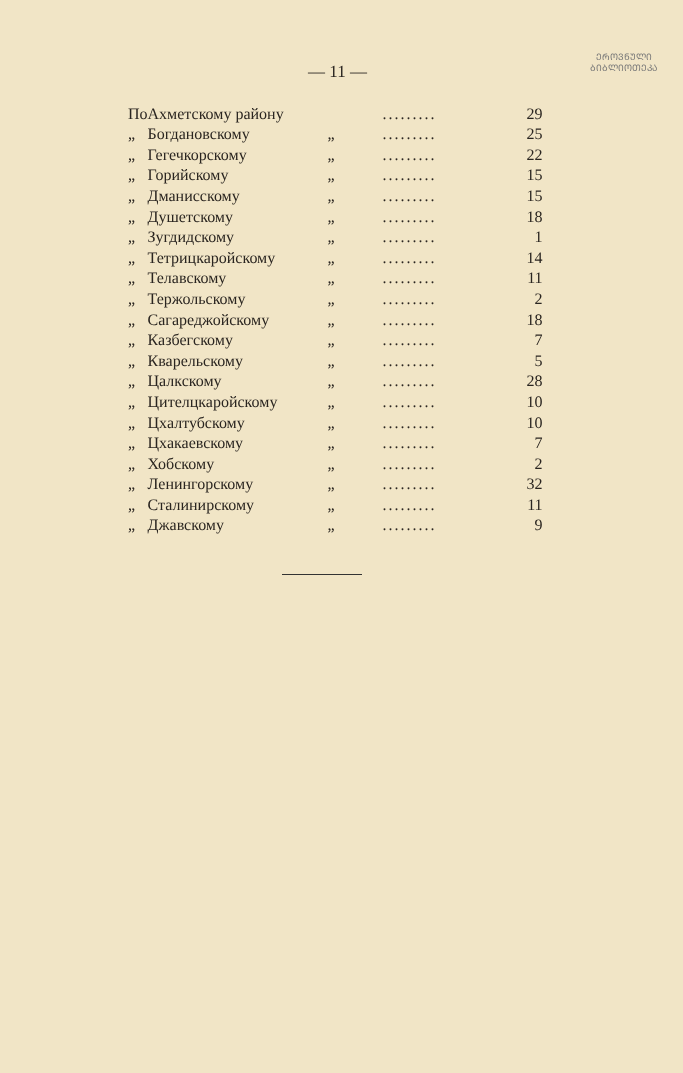ᲔᲠᲝᲕᲜᲣᲚᲘ
ᲑᲘᲑᲚᲘᲝᲗᲔᲙᲐ
— 11 —
| По | Ахметскому району | | ......... | 29 |
| „ | Богдановскому | „ | ......... | 25 |
| „ | Гегечкорскому | „ | ......... | 22 |
| „ | Горийскому | „ | ......... | 15 |
| „ | Дманисскому | „ | ......... | 15 |
| „ | Душетскому | „ | ......... | 18 |
| „ | Зугдидскому | „ | ......... | 1 |
| „ | Тетрицкаройскому | „ | ......... | 14 |
| „ | Телавскому | „ | ......... | 11 |
| „ | Тержольскому | „ | ......... | 2 |
| „ | Сагареджойскому | „ | ......... | 18 |
| „ | Казбегскому | „ | ......... | 7 |
| „ | Кварельскому | „ | ......... | 5 |
| „ | Цалкскому | „ | ......... | 28 |
| „ | Цителцкаройскому | „ | ......... | 10 |
| „ | Цхалтубскому | „ | ......... | 10 |
| „ | Цхакаевскому | „ | ......... | 7 |
| „ | Хобскому | „ | ......... | 2 |
| „ | Ленингорскому | „ | ......... | 32 |
| „ | Сталинирскому | „ | ......... | 11 |
| „ | Джавскому | „ | ......... | 9 |